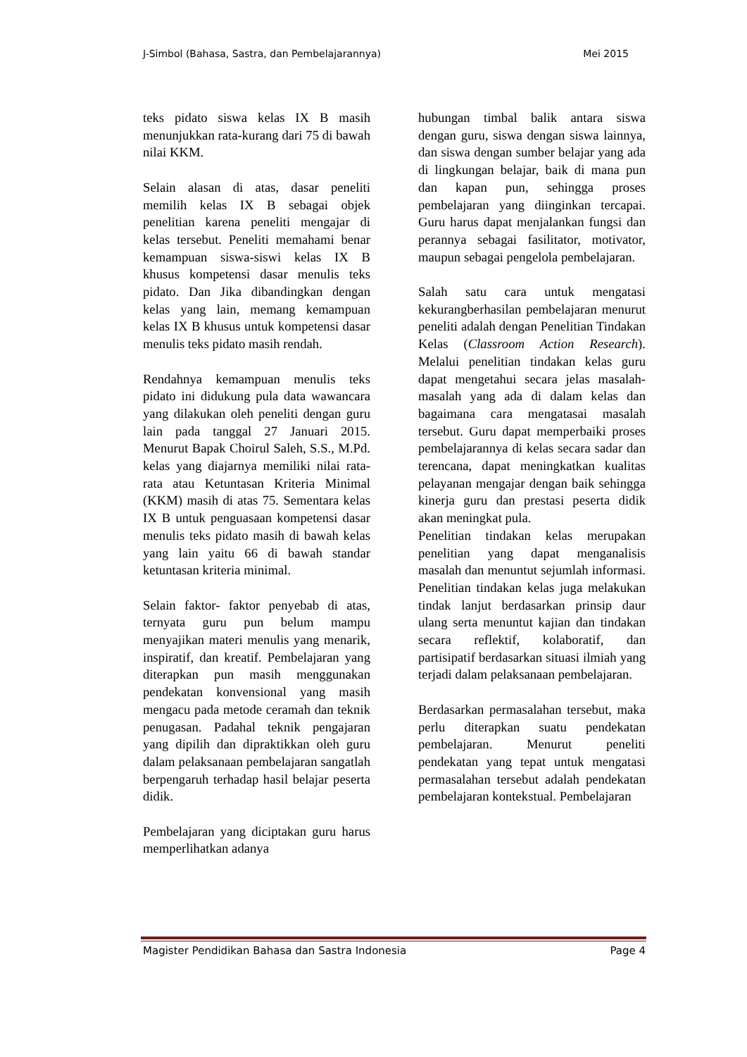J-Simbol (Bahasa, Sastra, dan Pembelajarannya) Mei 2015
teks pidato siswa kelas IX B masih menunjukkan rata-kurang dari 75 di bawah nilai KKM.
Selain alasan di atas, dasar peneliti memilih kelas IX B sebagai objek penelitian karena peneliti mengajar di kelas tersebut. Peneliti memahami benar kemampuan siswa-siswi kelas IX B khusus kompetensi dasar menulis teks pidato. Dan Jika dibandingkan dengan kelas yang lain, memang kemampuan kelas IX B khusus untuk kompetensi dasar menulis teks pidato masih rendah.
Rendahnya kemampuan menulis teks pidato ini didukung pula data wawancara yang dilakukan oleh peneliti dengan guru lain pada tanggal 27 Januari 2015. Menurut Bapak Choirul Saleh, S.S., M.Pd. kelas yang diajarnya memiliki nilai rata- rata atau Ketuntasan Kriteria Minimal (KKM) masih di atas 75. Sementara kelas IX B untuk penguasaan kompetensi dasar menulis teks pidato masih di bawah kelas yang lain yaitu 66 di bawah standar ketuntasan kriteria minimal.
Selain faktor- faktor penyebab di atas, ternyata guru pun belum mampu menyajikan materi menulis yang menarik, inspiratif, dan kreatif. Pembelajaran yang diterapkan pun masih menggunakan pendekatan konvensional yang masih mengacu pada metode ceramah dan teknik penugasan. Padahal teknik pengajaran yang dipilih dan dipraktikkan oleh guru dalam pelaksanaan pembelajaran sangatlah berpengaruh terhadap hasil belajar peserta didik.
Pembelajaran yang diciptakan guru harus memperlihatkan adanya
hubungan timbal balik antara siswa dengan guru, siswa dengan siswa lainnya, dan siswa dengan sumber belajar yang ada di lingkungan belajar, baik di mana pun dan kapan pun, sehingga proses pembelajaran yang diinginkan tercapai. Guru harus dapat menjalankan fungsi dan perannya sebagai fasilitator, motivator, maupun sebagai pengelola pembelajaran.
Salah satu cara untuk mengatasi kekurangberhasilan pembelajaran menurut peneliti adalah dengan Penelitian Tindakan Kelas (Classroom Action Research). Melalui penelitian tindakan kelas guru dapat mengetahui secara jelas masalah-masalah yang ada di dalam kelas dan bagaimana cara mengatasai masalah tersebut. Guru dapat memperbaiki proses pembelajarannya di kelas secara sadar dan terencana, dapat meningkatkan kualitas pelayanan mengajar dengan baik sehingga kinerja guru dan prestasi peserta didik akan meningkat pula.
Penelitian tindakan kelas merupakan penelitian yang dapat menganalisis masalah dan menuntut sejumlah informasi. Penelitian tindakan kelas juga melakukan tindak lanjut berdasarkan prinsip daur ulang serta menuntut kajian dan tindakan secara reflektif, kolaboratif, dan partisipatif berdasarkan situasi ilmiah yang terjadi dalam pelaksanaan pembelajaran.
Berdasarkan permasalahan tersebut, maka perlu diterapkan suatu pendekatan pembelajaran. Menurut peneliti pendekatan yang tepat untuk mengatasi permasalahan tersebut adalah pendekatan pembelajaran kontekstual. Pembelajaran
Magister Pendidikan Bahasa dan Sastra Indonesia Page 4